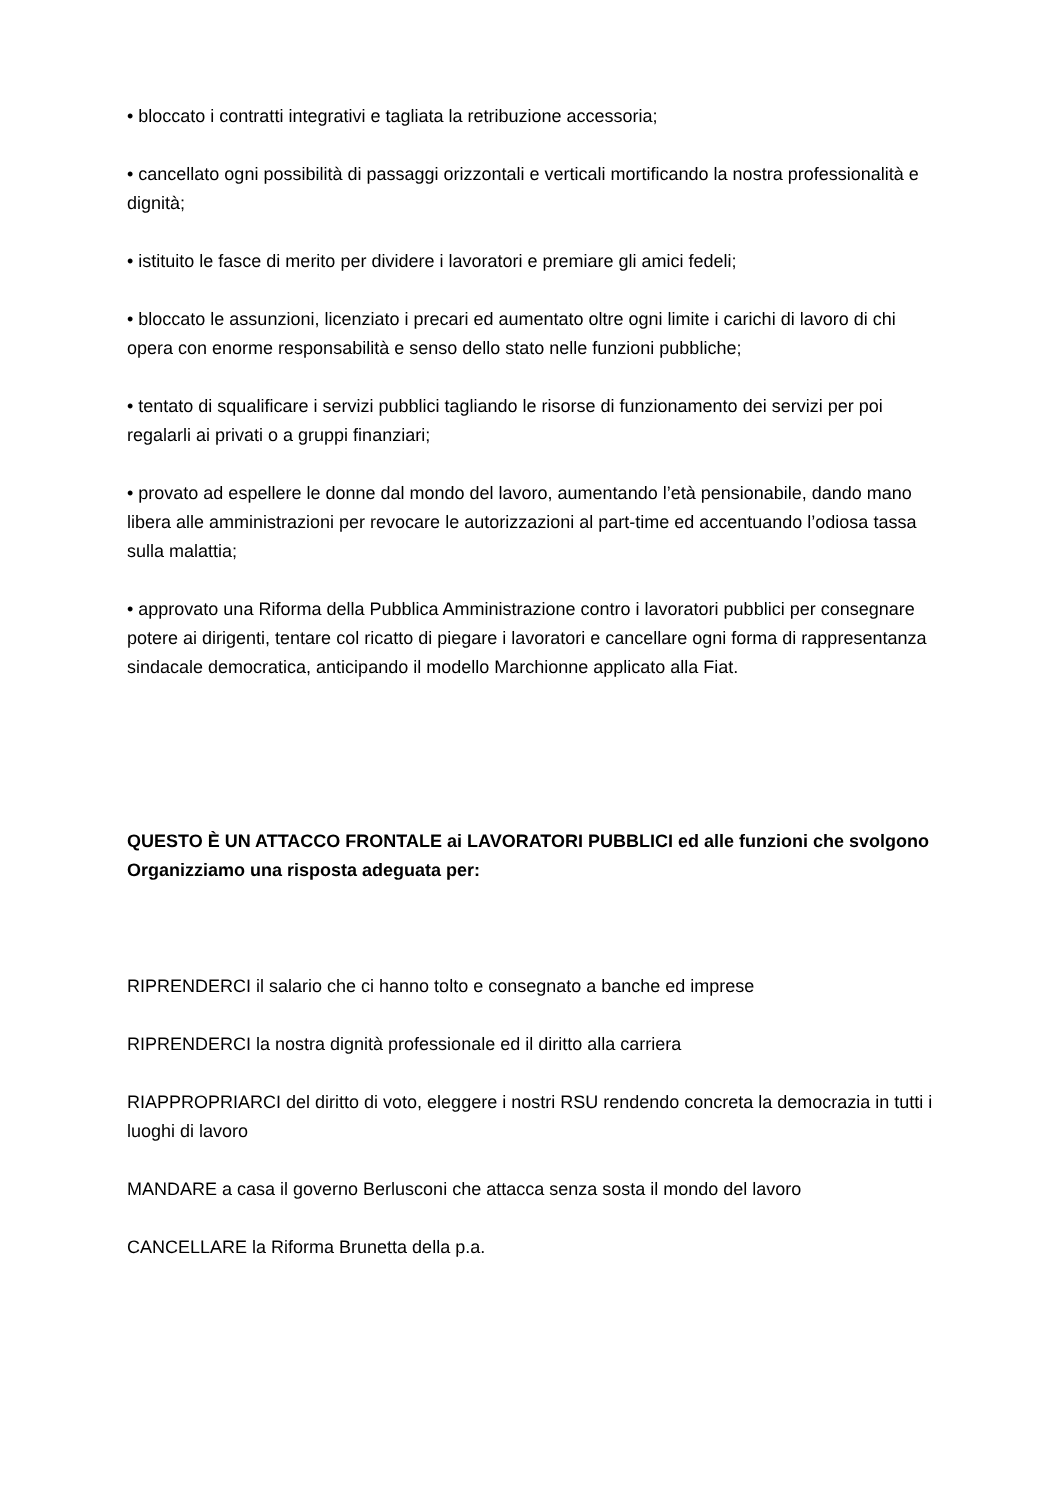• bloccato i contratti integrativi e tagliata la retribuzione accessoria;
• cancellato ogni possibilità di passaggi orizzontali e verticali mortificando la nostra professionalità e dignità;
• istituito le fasce di merito per dividere i lavoratori e premiare gli amici fedeli;
• bloccato le assunzioni, licenziato i precari ed aumentato oltre ogni limite i carichi di lavoro di chi opera con enorme responsabilità e senso dello stato nelle funzioni pubbliche;
• tentato di squalificare i servizi pubblici tagliando le risorse di funzionamento dei servizi per poi regalarli ai privati o a gruppi finanziari;
• provato ad espellere le donne dal mondo del lavoro, aumentando l’età pensionabile, dando mano libera alle amministrazioni per revocare le autorizzazioni al part-time ed accentuando l’odiosa tassa sulla malattia;
• approvato una Riforma della Pubblica Amministrazione contro i lavoratori pubblici per consegnare potere ai dirigenti, tentare col ricatto di piegare i lavoratori e cancellare ogni forma di rappresentanza sindacale democratica, anticipando il modello Marchionne applicato alla Fiat.
QUESTO È UN ATTACCO FRONTALE ai LAVORATORI PUBBLICI ed alle funzioni che svolgono
Organizziamo una risposta adeguata per:
RIPRENDERCI il salario che ci hanno tolto e consegnato a banche ed imprese
RIPRENDERCI la nostra dignità professionale ed il diritto alla carriera
RIAPPROPRIARCI del diritto di voto, eleggere i nostri RSU rendendo concreta la democrazia in tutti i luoghi di lavoro
MANDARE a casa il governo Berlusconi che attacca senza sosta il mondo del lavoro
CANCELLARE la Riforma Brunetta della p.a.